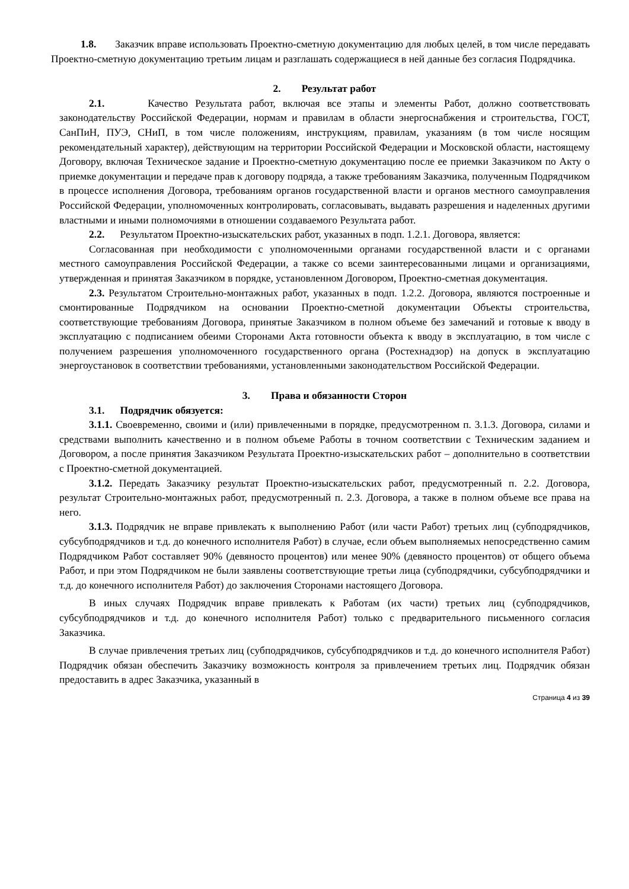1.8. Заказчик вправе использовать Проектно-сметную документацию для любых целей, в том числе передавать Проектно-сметную документацию третьим лицам и разглашать содержащиеся в ней данные без согласия Подрядчика.
2. Результат работ
2.1. Качество Результата работ, включая все этапы и элементы Работ, должно соответствовать законодательству Российской Федерации, нормам и правилам в области энергоснабжения и строительства, ГОСТ, СанПиН, ПУЭ, СНиП, в том числе положениям, инструкциям, правилам, указаниям (в том числе носящим рекомендательный характер), действующим на территории Российской Федерации и Московской области, настоящему Договору, включая Техническое задание и Проектно-сметную документацию после ее приемки Заказчиком по Акту о приемке документации и передаче прав к договору подряда, а также требованиям Заказчика, полученным Подрядчиком в процессе исполнения Договора, требованиям органов государственной власти и органов местного самоуправления Российской Федерации, уполномоченных контролировать, согласовывать, выдавать разрешения и наделенных другими властными и иными полномочиями в отношении создаваемого Результата работ.
2.2. Результатом Проектно-изыскательских работ, указанных в подп. 1.2.1. Договора, является:
Согласованная при необходимости с уполномоченными органами государственной власти и с органами местного самоуправления Российской Федерации, а также со всеми заинтересованными лицами и организациями, утвержденная и принятая Заказчиком в порядке, установленном Договором, Проектно-сметная документация.
2.3. Результатом Строительно-монтажных работ, указанных в подп. 1.2.2. Договора, являются построенные и смонтированные Подрядчиком на основании Проектно-сметной документации Объекты строительства, соответствующие требованиям Договора, принятые Заказчиком в полном объеме без замечаний и готовые к вводу в эксплуатацию с подписанием обеими Сторонами Акта готовности объекта к вводу в эксплуатацию, в том числе с получением разрешения уполномоченного государственного органа (Ростехнадзор) на допуск в эксплуатацию энергоустановок в соответствии требованиями, установленными законодательством Российской Федерации.
3. Права и обязанности Сторон
3.1. Подрядчик обязуется:
3.1.1. Своевременно, своими и (или) привлеченными в порядке, предусмотренном п. 3.1.3. Договора, силами и средствами выполнить качественно и в полном объеме Работы в точном соответствии с Техническим заданием и Договором, а после принятия Заказчиком Результата Проектно-изыскательских работ – дополнительно в соответствии с Проектно-сметной документацией.
3.1.2. Передать Заказчику результат Проектно-изыскательских работ, предусмотренный п. 2.2. Договора, результат Строительно-монтажных работ, предусмотренный п. 2.3. Договора, а также в полном объеме все права на него.
3.1.3. Подрядчик не вправе привлекать к выполнению Работ (или части Работ) третьих лиц (субподрядчиков, субсубподрядчиков и т.д. до конечного исполнителя Работ) в случае, если объем выполняемых непосредственно самим Подрядчиком Работ составляет 90% (девяносто процентов) или менее 90% (девяносто процентов) от общего объема Работ, и при этом Подрядчиком не были заявлены соответствующие третьи лица (субподрядчики, субсубподрядчики и т.д. до конечного исполнителя Работ) до заключения Сторонами настоящего Договора.
В иных случаях Подрядчик вправе привлекать к Работам (их части) третьих лиц (субподрядчиков, субсубподрядчиков и т.д. до конечного исполнителя Работ) только с предварительного письменного согласия Заказчика.
В случае привлечения третьих лиц (субподрядчиков, субсубподрядчиков и т.д. до конечного исполнителя Работ) Подрядчик обязан обеспечить Заказчику возможность контроля за привлечением третьих лиц. Подрядчик обязан предоставить в адрес Заказчика, указанный в
Страница 4 из 39